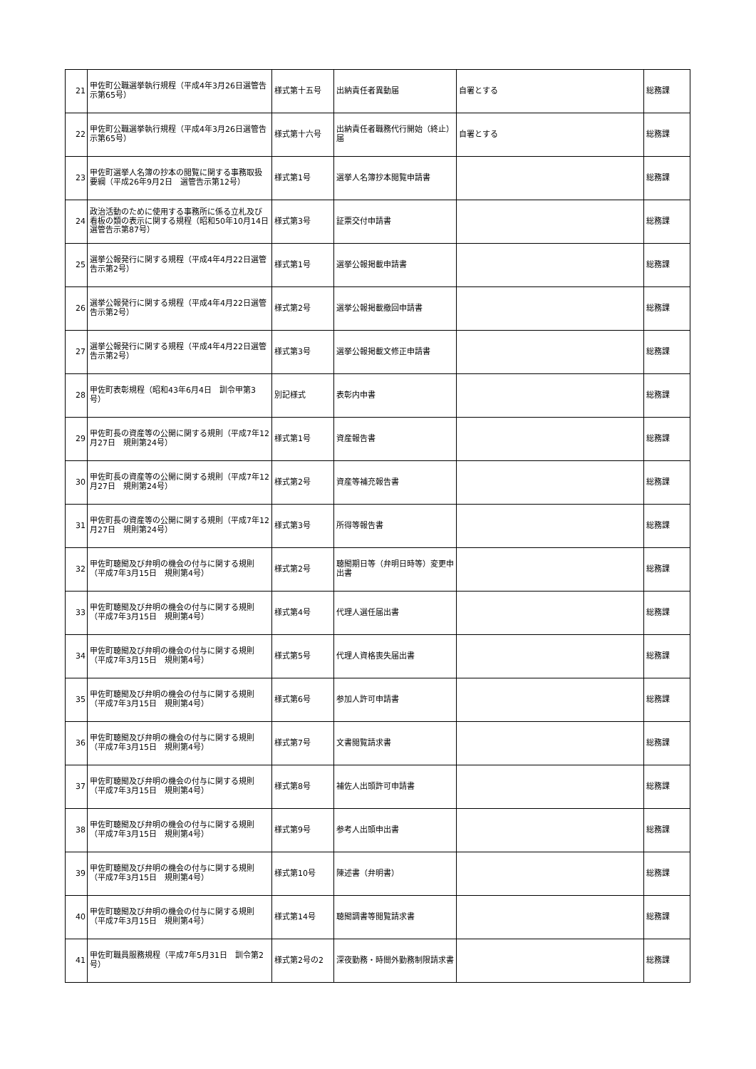| 21 | 甲佐町公職選挙執行規程（平成4年3月26日選管告示第65号） | 様式第十五号 | 出納責任者異動届 | 自署とする | 総務課 |
| 22 | 甲佐町公職選挙執行規程（平成4年3月26日選管告示第65号） | 様式第十六号 | 出納責任者職務代行開始（終止）届 | 自署とする | 総務課 |
| 23 | 甲佐町選挙人名簿の抄本の閲覧に関する事務取扱要綱（平成26年9月2日 選管告示第12号） | 様式第1号 | 選挙人名簿抄本閲覧申請書 | | 総務課 |
| 24 | 政治活動のために使用する事務所に係る立札及び看板の類の表示に関する規程（昭和50年10月14日 選管告示第87号） | 様式第3号 | 証票交付申請書 | | 総務課 |
| 25 | 選挙公報発行に関する規程（平成4年4月22日選管告示第2号） | 様式第1号 | 選挙公報掲載申請書 | | 総務課 |
| 26 | 選挙公報発行に関する規程（平成4年4月22日選管告示第2号） | 様式第2号 | 選挙公報掲載撤回申請書 | | 総務課 |
| 27 | 選挙公報発行に関する規程（平成4年4月22日選管告示第2号） | 様式第3号 | 選挙公報掲載文修正申請書 | | 総務課 |
| 28 | 甲佐町表彰規程（昭和43年6月4日 訓令甲第3号） | 別記様式 | 表彰内申書 | | 総務課 |
| 29 | 甲佐町長の資産等の公開に関する規則（平成7年12月27日 規則第24号） | 様式第1号 | 資産報告書 | | 総務課 |
| 30 | 甲佐町長の資産等の公開に関する規則（平成7年12月27日 規則第24号） | 様式第2号 | 資産等補充報告書 | | 総務課 |
| 31 | 甲佐町長の資産等の公開に関する規則（平成7年12月27日 規則第24号） | 様式第3号 | 所得等報告書 | | 総務課 |
| 32 | 甲佐町聴聞及び弁明の機会の付与に関する規則（平成7年3月15日 規則第4号） | 様式第2号 | 聴聞期日等（弁明日時等）変更申出書 | | 総務課 |
| 33 | 甲佐町聴聞及び弁明の機会の付与に関する規則（平成7年3月15日 規則第4号） | 様式第4号 | 代理人選任届出書 | | 総務課 |
| 34 | 甲佐町聴聞及び弁明の機会の付与に関する規則（平成7年3月15日 規則第4号） | 様式第5号 | 代理人資格喪失届出書 | | 総務課 |
| 35 | 甲佐町聴聞及び弁明の機会の付与に関する規則（平成7年3月15日 規則第4号） | 様式第6号 | 参加人許可申請書 | | 総務課 |
| 36 | 甲佐町聴聞及び弁明の機会の付与に関する規則（平成7年3月15日 規則第4号） | 様式第7号 | 文書閲覧請求書 | | 総務課 |
| 37 | 甲佐町聴聞及び弁明の機会の付与に関する規則（平成7年3月15日 規則第4号） | 様式第8号 | 補佐人出頭許可申請書 | | 総務課 |
| 38 | 甲佐町聴聞及び弁明の機会の付与に関する規則（平成7年3月15日 規則第4号） | 様式第9号 | 参考人出頭申出書 | | 総務課 |
| 39 | 甲佐町聴聞及び弁明の機会の付与に関する規則（平成7年3月15日 規則第4号） | 様式第10号 | 陳述書（弁明書） | | 総務課 |
| 40 | 甲佐町聴聞及び弁明の機会の付与に関する規則（平成7年3月15日 規則第4号） | 様式第14号 | 聴聞調書等閲覧請求書 | | 総務課 |
| 41 | 甲佐町職員服務規程（平成7年5月31日 訓令第2号） | 様式第2号の2 | 深夜勤務・時間外勤務制限請求書 | | 総務課 |